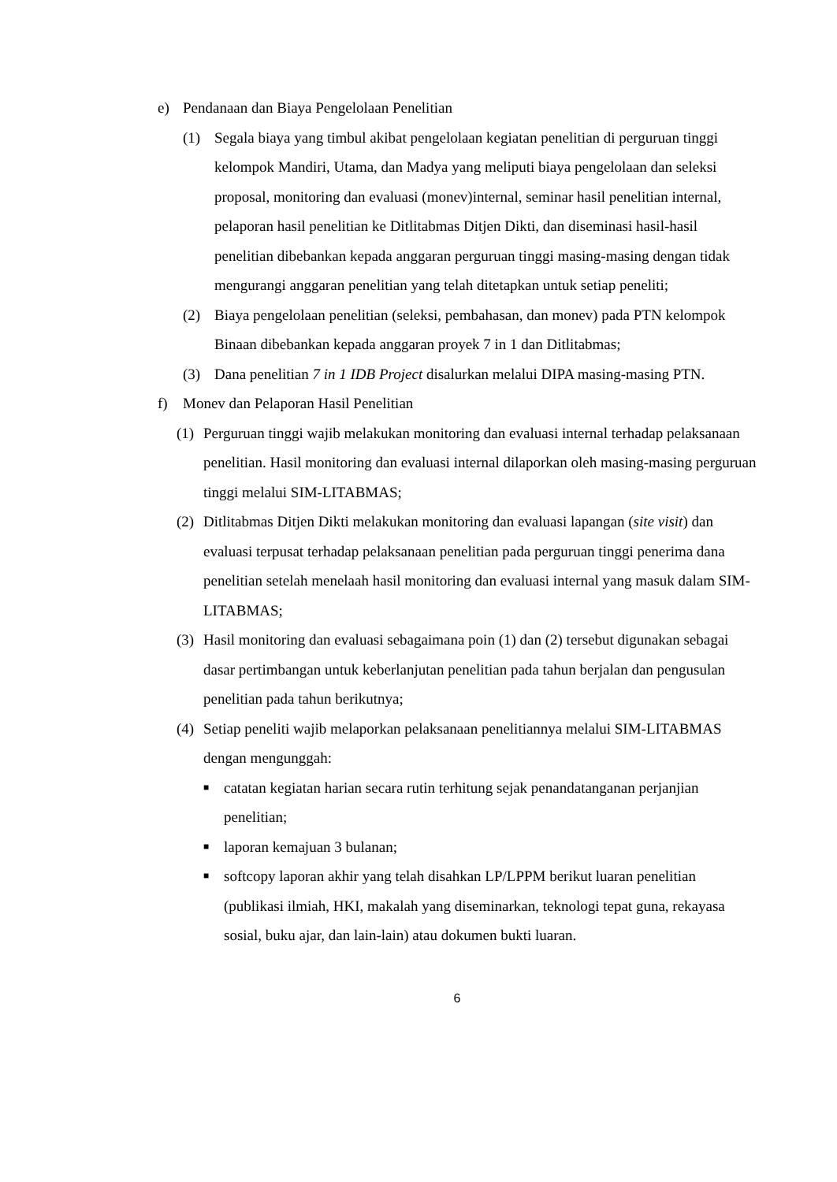e) Pendanaan dan Biaya Pengelolaan Penelitian
(1) Segala biaya yang timbul akibat pengelolaan kegiatan penelitian di perguruan tinggi kelompok Mandiri, Utama, dan Madya yang meliputi biaya pengelolaan dan seleksi proposal, monitoring dan evaluasi (monev)internal, seminar hasil penelitian internal, pelaporan hasil penelitian ke Ditlitabmas Ditjen Dikti, dan diseminasi hasil-hasil penelitian dibebankan kepada anggaran perguruan tinggi masing-masing dengan tidak mengurangi anggaran penelitian yang telah ditetapkan untuk setiap peneliti;
(2) Biaya pengelolaan penelitian (seleksi, pembahasan, dan monev) pada PTN kelompok Binaan dibebankan kepada anggaran proyek 7 in 1 dan Ditlitabmas;
(3) Dana penelitian 7 in 1 IDB Project disalurkan melalui DIPA masing-masing PTN.
f) Monev dan Pelaporan Hasil Penelitian
(1) Perguruan tinggi wajib melakukan monitoring dan evaluasi internal terhadap pelaksanaan penelitian. Hasil monitoring dan evaluasi internal dilaporkan oleh masing-masing perguruan tinggi melalui SIM-LITABMAS;
(2) Ditlitabmas Ditjen Dikti melakukan monitoring dan evaluasi lapangan (site visit) dan evaluasi terpusat terhadap pelaksanaan penelitian pada perguruan tinggi penerima dana penelitian setelah menelaah hasil monitoring dan evaluasi internal yang masuk dalam SIM-LITABMAS;
(3) Hasil monitoring dan evaluasi sebagaimana poin (1) dan (2) tersebut digunakan sebagai dasar pertimbangan untuk keberlanjutan penelitian pada tahun berjalan dan pengusulan penelitian pada tahun berikutnya;
(4) Setiap peneliti wajib melaporkan pelaksanaan penelitiannya melalui SIM-LITABMAS dengan mengunggah:
■ catatan kegiatan harian secara rutin terhitung sejak penandatanganan perjanjian penelitian;
■ laporan kemajuan 3 bulanan;
■ softcopy laporan akhir yang telah disahkan LP/LPPM berikut luaran penelitian (publikasi ilmiah, HKI, makalah yang diseminarkan, teknologi tepat guna, rekayasa sosial, buku ajar, dan lain-lain) atau dokumen bukti luaran.
6